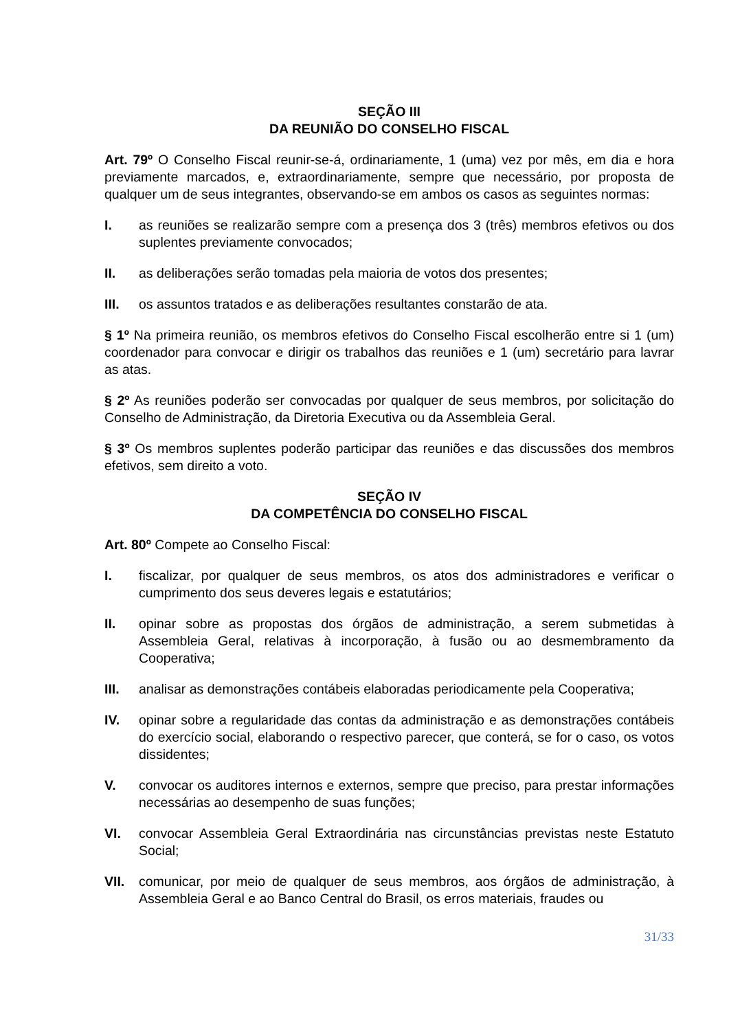SEÇÃO III
DA REUNIÃO DO CONSELHO FISCAL
Art. 79º O Conselho Fiscal reunir-se-á, ordinariamente, 1 (uma) vez por mês, em dia e hora previamente marcados, e, extraordinariamente, sempre que necessário, por proposta de qualquer um de seus integrantes, observando-se em ambos os casos as seguintes normas:
I. as reuniões se realizarão sempre com a presença dos 3 (três) membros efetivos ou dos suplentes previamente convocados;
II. as deliberações serão tomadas pela maioria de votos dos presentes;
III. os assuntos tratados e as deliberações resultantes constarão de ata.
§ 1º Na primeira reunião, os membros efetivos do Conselho Fiscal escolherão entre si 1 (um) coordenador para convocar e dirigir os trabalhos das reuniões e 1 (um) secretário para lavrar as atas.
§ 2º As reuniões poderão ser convocadas por qualquer de seus membros, por solicitação do Conselho de Administração, da Diretoria Executiva ou da Assembleia Geral.
§ 3º Os membros suplentes poderão participar das reuniões e das discussões dos membros efetivos, sem direito a voto.
SEÇÃO IV
DA COMPETÊNCIA DO CONSELHO FISCAL
Art. 80º Compete ao Conselho Fiscal:
I. fiscalizar, por qualquer de seus membros, os atos dos administradores e verificar o cumprimento dos seus deveres legais e estatutários;
II. opinar sobre as propostas dos órgãos de administração, a serem submetidas à Assembleia Geral, relativas à incorporação, à fusão ou ao desmembramento da Cooperativa;
III. analisar as demonstrações contábeis elaboradas periodicamente pela Cooperativa;
IV. opinar sobre a regularidade das contas da administração e as demonstrações contábeis do exercício social, elaborando o respectivo parecer, que conterá, se for o caso, os votos dissidentes;
V. convocar os auditores internos e externos, sempre que preciso, para prestar informações necessárias ao desempenho de suas funções;
VI. convocar Assembleia Geral Extraordinária nas circunstâncias previstas neste Estatuto Social;
VII. comunicar, por meio de qualquer de seus membros, aos órgãos de administração, à Assembleia Geral e ao Banco Central do Brasil, os erros materiais, fraudes ou
31/33